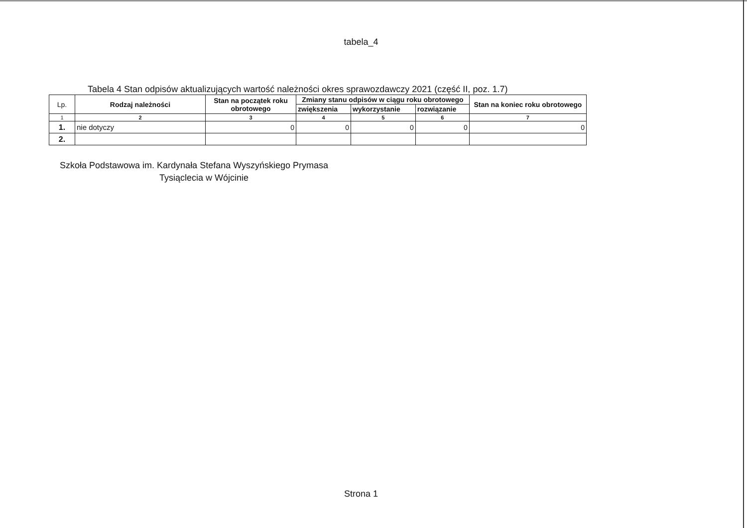tabela_4
Tabela 4 Stan odpisów aktualizujących wartość należności okres sprawozdawczy 2021 (część II, poz. 1.7)
| Lp. | Rodzaj należności | Stan na początek roku obrotowego | Zmiany stanu odpisów w ciągu roku obrotowego | | | Stan na koniec roku obrotowego |
| --- | --- | --- | --- | --- | --- | --- |
| | | | zwiększenia | wykorzystanie | rozwiązanie | |
| 1 | 2 | 3 | 4 | 5 | 6 | 7 |
| 1. | nie dotyczy | 0 | 0 | 0 | 0 | 0 |
| 2. | | | | | | |
Szkoła Podstawowa im. Kardynała Stefana Wyszyńskiego Prymasa
Tysiąclecia w Wójcinie
Strona 1